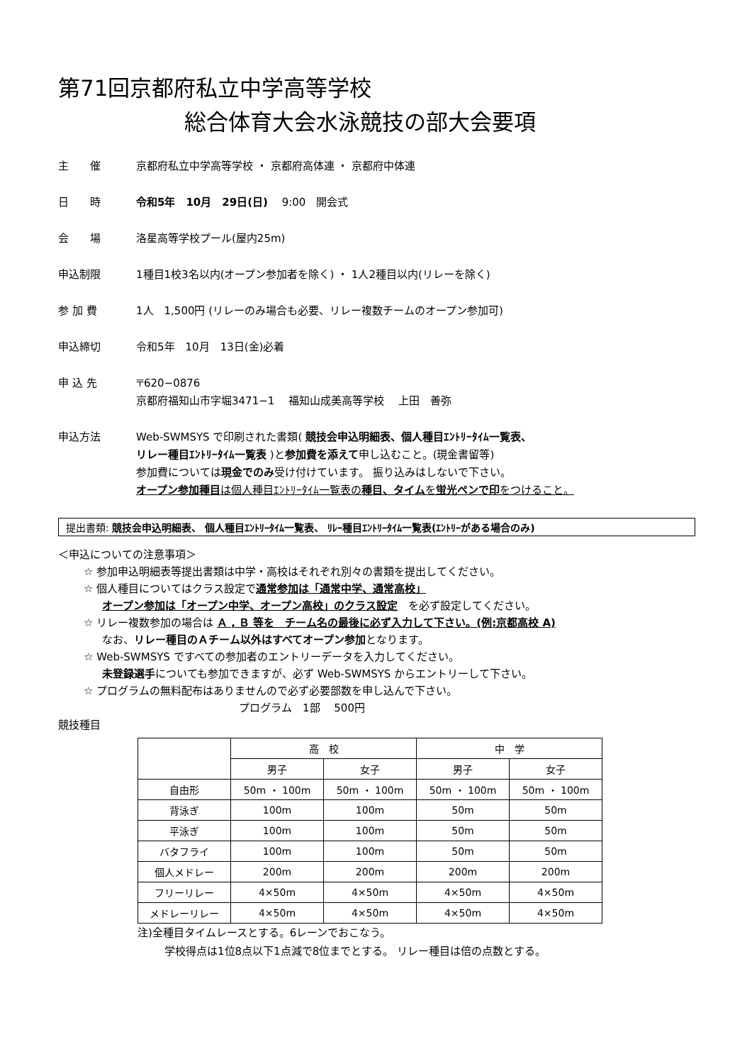第71回京都府私立中学高等学校
総合体育大会水泳競技の部大会要項
主　　催 京都府私立中学高等学校 ・ 京都府高体連 ・ 京都府中体連
日　　時 令和5年　10月　29日(日)　 9:00　開会式
会　　場 洛星高等学校プール(屋内25m)
申込制限 1種目1校3名以内(オープン参加者を除く) ・ 1人2種目以内(リレーを除く)
参 加 費 1人　1,500円 (リレーのみ場合も必要、リレー複数チームのオープン参加可)
申込締切 令和5年　10月　13日(金)必着
申 込 先 〒620−0876
京都府福知山市字堀3471−1　 福知山成美高等学校　 上田　善弥
申込方法 Web-SWMSYS で印刷された書類( 競技会申込明細表、個人種目ｴﾝﾄﾘｰﾀｲﾑ一覧表、
リレー種目ｴﾝﾄﾘｰﾀｲﾑ一覧表 )と参加費を添えて申し込むこと。(現金書留等)
参加費については現金でのみ受け付けています。 振り込みはしないで下さい。
オープン参加種目は個人種目ｴﾝﾄﾘｰﾀｲﾑ一覧表の種目、タイムを蛍光ペンで印をつけること。
提出書類: 競技会申込明細表、 個人種目ｴﾝﾄﾘｰﾀｲﾑ一覧表、 ﾘﾚｰ種目ｴﾝﾄﾘｰﾀｲﾑ一覧表(ｴﾝﾄﾘｰがある場合のみ)
＜申込についての注意事項＞
☆ 参加申込明細表等提出書類は中学・高校はそれぞれ別々の書類を提出してください。
☆ 個人種目についてはクラス設定で通常参加は「通常中学、通常高校」
オープン参加は「オープン中学、オープン高校」のクラス設定　を必ず設定してください。
☆ リレー複数参加の場合は Ａ , Ｂ 等を　チーム名の最後に必ず入力して下さい。(例:京都高校 A)
なお、リレー種目のＡチーム以外はすべてオープン参加となります。
☆ Web-SWMSYS ですべての参加者のエントリーデータを入力してください。
未登録選手についても参加できますが、必ず Web-SWMSYS からエントリーして下さい。
☆ プログラムの無料配布はありませんので必ず必要部数を申し込んで下さい。
プログラム　1部　 500円
競技種目
| | 高 校 | | 中 学 | |
| | 男子 | 女子 | 男子 | 女子 |
| 自由形 | 50m ・ 100m | 50m ・ 100m | 50m ・ 100m | 50m ・ 100m |
| 背泳ぎ | 100m | 100m | 50m | 50m |
| 平泳ぎ | 100m | 100m | 50m | 50m |
| バタフライ | 100m | 100m | 50m | 50m |
| 個人メドレー | 200m | 200m | 200m | 200m |
| フリーリレー | 4×50m | 4×50m | 4×50m | 4×50m |
| メドレーリレー | 4×50m | 4×50m | 4×50m | 4×50m |
注)全種目タイムレースとする。6レーンでおこなう。
学校得点は1位8点以下1点減で8位までとする。 リレー種目は倍の点数とする。